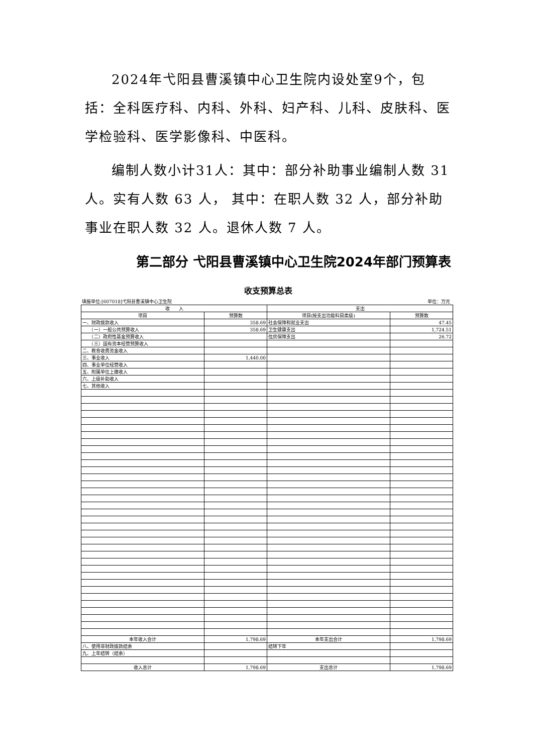2024年弋阳县曹溪镇中心卫生院内设处室9个，包括：全科医疗科、内科、外科、妇产科、儿科、皮肤科、医学检验科、医学影像科、中医科。
编制人数小计31人：其中：部分补助事业编制人数 31人。实有人数 63 人， 其中：在职人数 32 人，部分补助事业在职人数 32 人。退休人数 7 人。
第二部分 弋阳县曹溪镇中心卫生院2024年部门预算表
收支预算总表
填报单位:[607018]弋阳县曹溪镇中心卫生院 单位：万元
| 收 入 | | 支出 | |
| --- | --- | --- | --- |
| 项目 | 预算数 | 项目(按支出功能科目类级) | 预算数 |
| 一、财政拨款收入 | 358.69 | 社会保障和就业支出 | 47.45 |
| （一）一般公共预算收入 | 358.69 | 卫生健康支出 | 1,724.51 |
| （二）政府性基金预算收入 | | 住房保障支出 | 26.72 |
| （三）国有资本经营预算收入 | | | |
| 二、教育收费资金收入 | | | |
| 三、事业收入 | 1,440.00 | | |
| 四、事业单位经营收入 | | | |
| 五、附属单位上缴收入 | | | |
| 六、上级补助收入 | | | |
| 七、其他收入 | | | |
| 本年收入合计 | 1,798.69 | 本年支出合计 | 1,798.69 |
| 八、使用非财政拨款结余 | | 结转下年 | |
| 九、上年结转（结余） | | | |
| 收入总计 | 1,798.69 | 支出总计 | 1,798.69 |